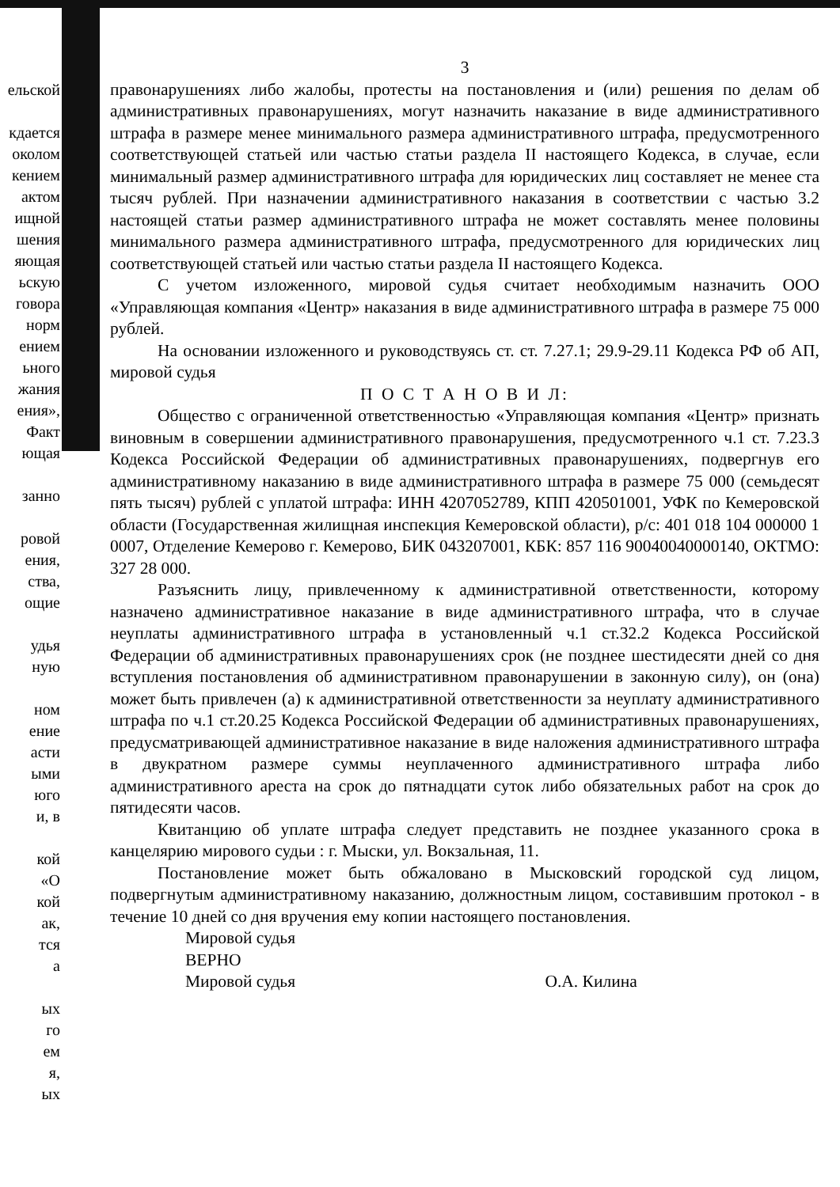ельской
кдается
околом
кением
актом
ищной
шения
яющая
ьскую
говора
норм
ением
ьного
жания
ения»,
Факт
ющая
занно
ровой
ения,
ства,
ощие
удья
ную
ном
ение
асти
ыми
юго
и, в
кой
«О
кой
ак,
тся
а
ых
го
ем
я,
ых
3
правонарушениях либо жалобы, протесты на постановления и (или) решения по делам об административных правонарушениях, могут назначить наказание в виде административного штрафа в размере менее минимального размера административного штрафа, предусмотренного соответствующей статьей или частью статьи раздела II настоящего Кодекса, в случае, если минимальный размер административного штрафа для юридических лиц составляет не менее ста тысяч рублей. При назначении административного наказания в соответствии с частью 3.2 настоящей статьи размер административного штрафа не может составлять менее половины минимального размера административного штрафа, предусмотренного для юридических лиц соответствующей статьей или частью статьи раздела II настоящего Кодекса.
С учетом изложенного, мировой судья считает необходимым назначить ООО «Управляющая компания «Центр» наказания в виде административного штрафа в размере 75 000 рублей.
На основании изложенного и руководствуясь ст. ст. 7.27.1; 29.9-29.11 Кодекса РФ об АП, мировой судья
П О С Т А Н О В И Л:
Общество с ограниченной ответственностью «Управляющая компания «Центр» признать виновным в совершении административного правонарушения, предусмотренного ч.1 ст. 7.23.3 Кодекса Российской Федерации об административных правонарушениях, подвергнув его административному наказанию в виде административного штрафа в размере 75 000 (семьдесят пять тысяч) рублей с уплатой штрафа: ИНН 4207052789, КПП 420501001, УФК по Кемеровской области (Государственная жилищная инспекция Кемеровской области), р/с: 401 018 104 000000 1 0007, Отделение Кемерово г. Кемерово, БИК 043207001, КБК: 857 116 90040040000140, ОКТМО: 327 28 000.
Разъяснить лицу, привлеченному к административной ответственности, которому назначено административное наказание в виде административного штрафа, что в случае неуплаты административного штрафа в установленный ч.1 ст.32.2 Кодекса Российской Федерации об административных правонарушениях срок (не позднее шестидесяти дней со дня вступления постановления об административном правонарушении в законную силу), он (она) может быть привлечен (а) к административной ответственности за неуплату административного штрафа по ч.1 ст.20.25 Кодекса Российской Федерации об административных правонарушениях, предусматривающей административное наказание в виде наложения административного штрафа в двукратном размере суммы неуплаченного административного штрафа либо административного ареста на срок до пятнадцати суток либо обязательных работ на срок до пятидесяти часов.
Квитанцию об уплате штрафа следует представить не позднее указанного срока в канцелярию мирового судьи : г. Мыски, ул. Вокзальная, 11.
Постановление может быть обжаловано в Мысковский городской суд лицом, подвергнутым административному наказанию, должностным лицом, составившим протокол - в течение 10 дней со дня вручения ему копии настоящего постановления.
Мировой судья
ВЕРНО
Мировой судья О.А. Килина